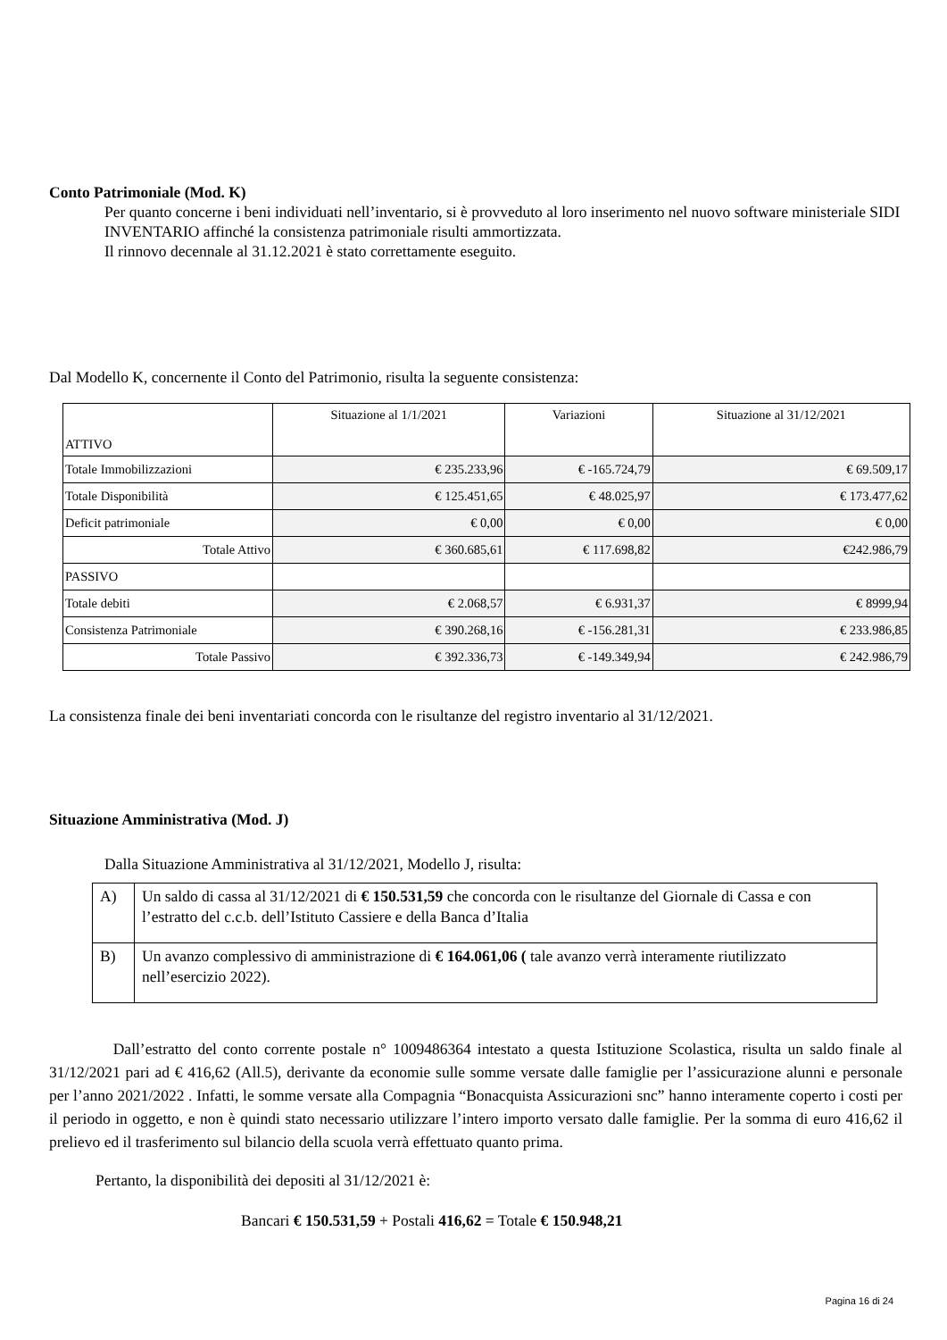Conto Patrimoniale (Mod. K)
Per quanto concerne i beni individuati nell’inventario, si è provveduto al loro inserimento nel nuovo software ministeriale SIDI INVENTARIO affinché la consistenza patrimoniale risulti ammortizzata.
Il rinnovo decennale al 31.12.2021 è stato correttamente eseguito.
Dal Modello K, concernente il Conto del Patrimonio, risulta la seguente consistenza:
| ATTIVO | Situazione al 1/1/2021 | Variazioni | Situazione al 31/12/2021 |
| Totale Immobilizzazioni | € 235.233,96 | € -165.724,79 | € 69.509,17 |
| Totale Disponibilità | € 125.451,65 | € 48.025,97 | € 173.477,62 |
| Deficit patrimoniale | € 0,00 | € 0,00 | € 0,00 |
| Totale Attivo | € 360.685,61 | € 117.698,82 | €242.986,79 |
| PASSIVO | | | |
| Totale debiti | € 2.068,57 | € 6.931,37 | € 8999,94 |
| Consistenza Patrimoniale | € 390.268,16 | € -156.281,31 | € 233.986,85 |
| Totale Passivo | € 392.336,73 | € -149.349,94 | € 242.986,79 |
La consistenza finale dei beni inventariati concorda con le risultanze del registro inventario al 31/12/2021.
Situazione Amministrativa (Mod. J)
Dalla Situazione Amministrativa al 31/12/2021, Modello J, risulta:
| A) | Un saldo di cassa al 31/12/2021 di € 150.531,59 che concorda con le risultanze del Giornale di Cassa e con l’estratto del c.c.b. dell’Istituto Cassiere e della Banca d’Italia |
| B) | Un avanzo complessivo di amministrazione di € 164.061,06 ( tale avanzo verrà interamente riutilizzato nell’esercizio 2022). |
Dall’estratto del conto corrente postale n° 1009486364 intestato a questa Istituzione Scolastica, risulta un saldo finale al 31/12/2021 pari ad € 416,62 (All.5), derivante da economie sulle somme versate dalle famiglie per l’assicurazione alunni e personale per l’anno 2021/2022 . Infatti, le somme versate alla Compagnia “Bonacquista Assicurazioni snc” hanno interamente coperto i costi per il periodo in oggetto, e non è quindi stato necessario utilizzare l’intero importo versato dalle famiglie. Per la somma di euro 416,62 il prelievo ed il trasferimento sul bilancio della scuola verrà effettuato quanto prima.
Pertanto, la disponibilità dei depositi al 31/12/2021 è:
Bancari € 150.531,59 + Postali 416,62 = Totale € 150.948,21
Pagina 16 di 24